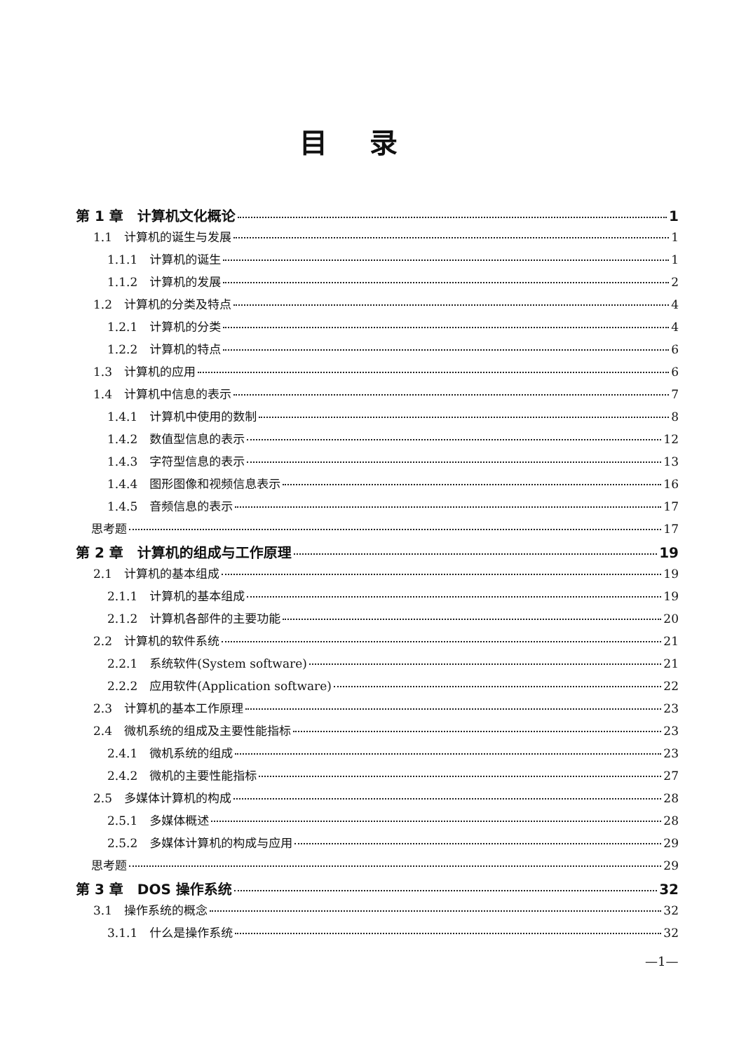目录
第 1 章　计算机文化概论 1
1.1　计算机的诞生与发展 1
1.1.1　计算机的诞生 1
1.1.2　计算机的发展 2
1.2　计算机的分类及特点 4
1.2.1　计算机的分类 4
1.2.2　计算机的特点 6
1.3　计算机的应用 6
1.4　计算机中信息的表示 7
1.4.1　计算机中使用的数制 8
1.4.2　数值型信息的表示 12
1.4.3　字符型信息的表示 13
1.4.4　图形图像和视频信息表示 16
1.4.5　音频信息的表示 17
思考题 17
第 2 章　计算机的组成与工作原理 19
2.1　计算机的基本组成 19
2.1.1　计算机的基本组成 19
2.1.2　计算机各部件的主要功能 20
2.2　计算机的软件系统 21
2.2.1　系统软件(System software) 21
2.2.2　应用软件(Application software) 22
2.3　计算机的基本工作原理 23
2.4　微机系统的组成及主要性能指标 23
2.4.1　微机系统的组成 23
2.4.2　微机的主要性能指标 27
2.5　多媒体计算机的构成 28
2.5.1　多媒体概述 28
2.5.2　多媒体计算机的构成与应用 29
思考题 29
第 3 章　DOS 操作系统 32
3.1　操作系统的概念 32
3.1.1　什么是操作系统 32
—1—